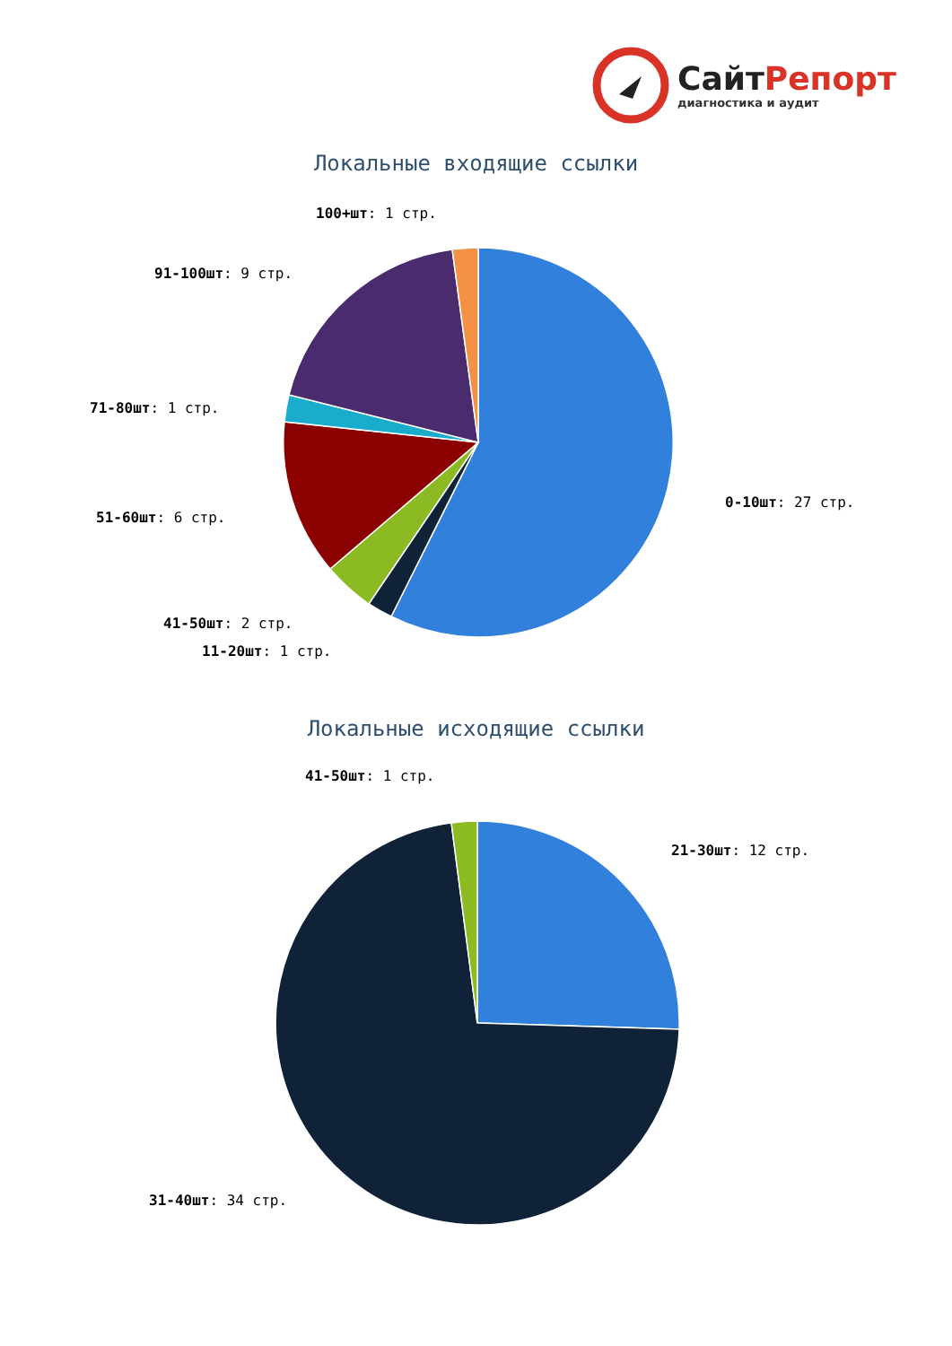СайтРепорт
диагностика и аудит
Локальные входящие ссылки
100+шт: 1 стр.
91-100шт: 9 стр.
71-80шт: 1 стр.
0-10шт: 27 стр.
51-60шт: 6 стр.
41-50шт: 2 стр.
11-20шт: 1 стр.
Локальные исходящие ссылки
41-50шт: 1 стр.
21-30шт: 12 стр.
31-40шт: 34 стр.